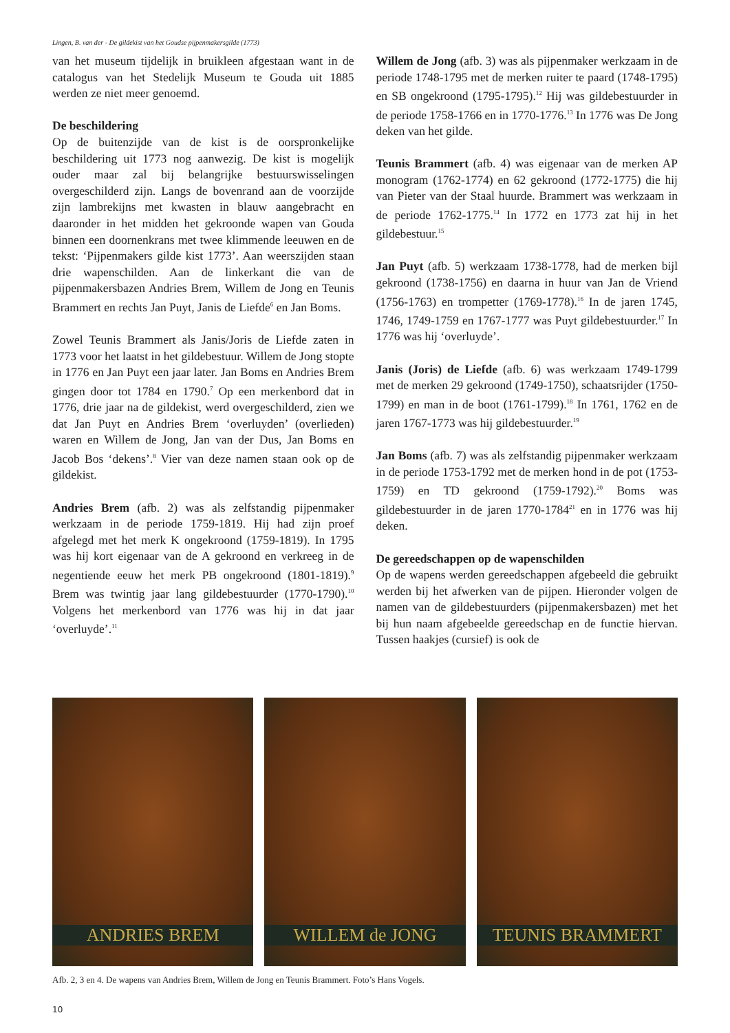Lingen, B. van der - De gildekist van het Goudse pijpenmakersgilde (1773)
van het museum tijdelijk in bruikleen afgestaan want in de catalogus van het Stedelijk Museum te Gouda uit 1885 werden ze niet meer genoemd.
De beschildering
Op de buitenzijde van de kist is de oorspronkelijke beschildering uit 1773 nog aanwezig. De kist is mogelijk ouder maar zal bij belangrijke bestuurswisselingen overgeschilderd zijn. Langs de bovenrand aan de voorzijde zijn lambrekijns met kwasten in blauw aangebracht en daaronder in het midden het gekroonde wapen van Gouda binnen een doornenkrans met twee klimmende leeuwen en de tekst: ‘Pijpenmakers gilde kist 1773’. Aan weerszijden staan drie wapenschilden. Aan de linkerkant die van de pijpenmakersbazen Andries Brem, Willem de Jong en Teunis Brammert en rechts Jan Puyt, Janis de Liefde<sup>6</sup> en Jan Boms.
Zowel Teunis Brammert als Janis/Joris de Liefde zaten in 1773 voor het laatst in het gildebestuur. Willem de Jong stopte in 1776 en Jan Puyt een jaar later. Jan Boms en Andries Brem gingen door tot 1784 en 1790.<sup>7</sup> Op een merkenbord dat in 1776, drie jaar na de gildekist, werd overgeschilderd, zien we dat Jan Puyt en Andries Brem ‘overluyden’ (overlieden) waren en Willem de Jong, Jan van der Dus, Jan Boms en Jacob Bos ‘dekens’.<sup>8</sup> Vier van deze namen staan ook op de gildekist.
Andries Brem (afb. 2) was als zelfstandig pijpenmaker werkzaam in de periode 1759-1819. Hij had zijn proef afgelegd met het merk K ongekroond (1759-1819). In 1795 was hij kort eigenaar van de A gekroond en verkreeg in de negentiende eeuw het merk PB ongekroond (1801-1819).<sup>9</sup> Brem was twintig jaar lang gildebestuurder (1770-1790).<sup>10</sup> Volgens het merkenbord van 1776 was hij in dat jaar ‘overluyde’.<sup>11</sup>
Willem de Jong (afb. 3) was als pijpenmaker werkzaam in de periode 1748-1795 met de merken ruiter te paard (1748-1795) en SB ongekroond (1795-1795).<sup>12</sup> Hij was gildebestuurder in de periode 1758-1766 en in 1770-1776.<sup>13</sup> In 1776 was De Jong deken van het gilde.
Teunis Brammert (afb. 4) was eigenaar van de merken AP monogram (1762-1774) en 62 gekroond (1772-1775) die hij van Pieter van der Staal huurde. Brammert was werkzaam in de periode 1762-1775.<sup>14</sup> In 1772 en 1773 zat hij in het gildebestuur.<sup>15</sup>
Jan Puyt (afb. 5) werkzaam 1738-1778, had de merken bijl gekroond (1738-1756) en daarna in huur van Jan de Vriend (1756-1763) en trompetter (1769-1778).<sup>16</sup> In de jaren 1745, 1746, 1749-1759 en 1767-1777 was Puyt gildebestuurder.<sup>17</sup> In 1776 was hij ‘overluyde’.
Janis (Joris) de Liefde (afb. 6) was werkzaam 1749-1799 met de merken 29 gekroond (1749-1750), schaatsrijder (1750-1799) en man in de boot (1761-1799).<sup>18</sup> In 1761, 1762 en de jaren 1767-1773 was hij gildebestuurder.<sup>19</sup>
Jan Boms (afb. 7) was als zelfstandig pijpenmaker werkzaam in de periode 1753-1792 met de merken hond in de pot (1753-1759) en TD gekroond (1759-1792).<sup>20</sup> Boms was gildebestuurder in de jaren 1770-1784<sup>21</sup> en in 1776 was hij deken.
De gereedschappen op de wapenschilden
Op de wapens werden gereedschappen afgebeeld die gebruikt werden bij het afwerken van de pijpen. Hieronder volgen de namen van de gildebestuurders (pijpenmakersbazen) met het bij hun naam afgebeelde gereedschap en de functie hiervan. Tussen haakjes (cursief) is ook de
ANDRIES BREM
WILLEM de JONG
TEUNIS BRAMMERT
Afb. 2, 3 en 4. De wapens van Andries Brem, Willem de Jong en Teunis Brammert. Foto’s Hans Vogels.
10